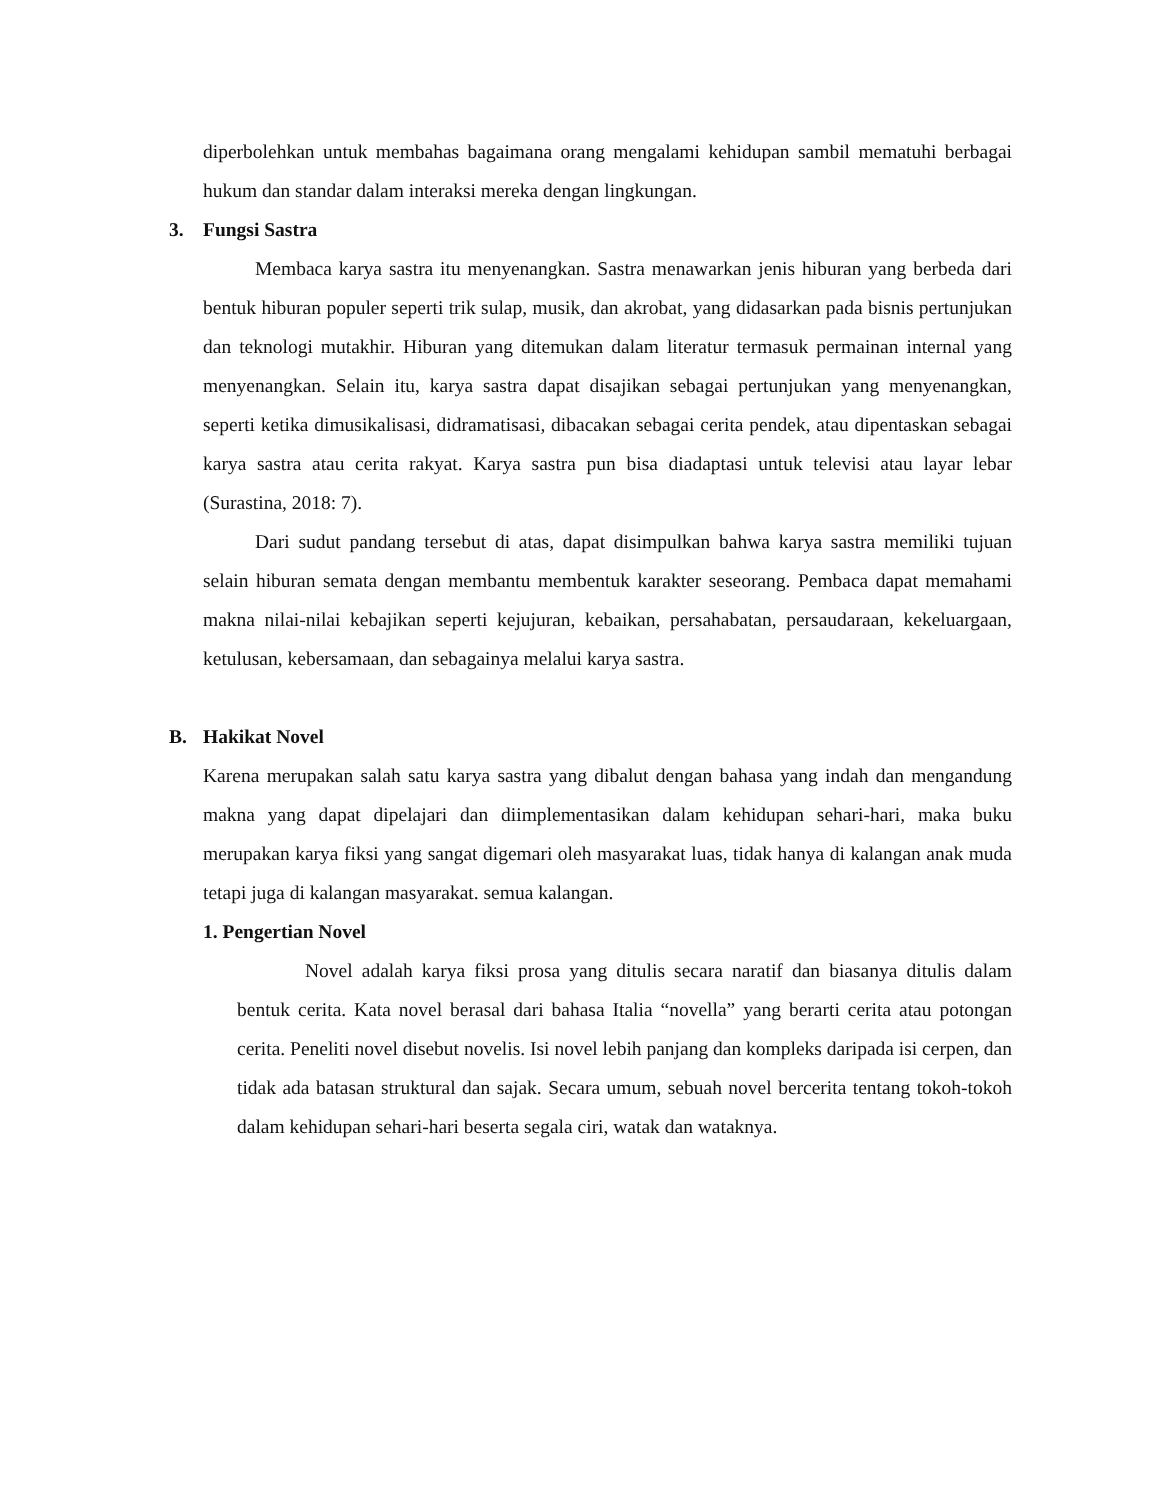diperbolehkan untuk membahas bagaimana orang mengalami kehidupan sambil mematuhi berbagai hukum dan standar dalam interaksi mereka dengan lingkungan.
3. Fungsi Sastra
Membaca karya sastra itu menyenangkan. Sastra menawarkan jenis hiburan yang berbeda dari bentuk hiburan populer seperti trik sulap, musik, dan akrobat, yang didasarkan pada bisnis pertunjukan dan teknologi mutakhir. Hiburan yang ditemukan dalam literatur termasuk permainan internal yang menyenangkan. Selain itu, karya sastra dapat disajikan sebagai pertunjukan yang menyenangkan, seperti ketika dimusikalisasi, didramatisasi, dibacakan sebagai cerita pendek, atau dipentaskan sebagai karya sastra atau cerita rakyat. Karya sastra pun bisa diadaptasi untuk televisi atau layar lebar (Surastina, 2018: 7).
Dari sudut pandang tersebut di atas, dapat disimpulkan bahwa karya sastra memiliki tujuan selain hiburan semata dengan membantu membentuk karakter seseorang. Pembaca dapat memahami makna nilai-nilai kebajikan seperti kejujuran, kebaikan, persahabatan, persaudaraan, kekeluargaan, ketulusan, kebersamaan, dan sebagainya melalui karya sastra.
B. Hakikat Novel
Karena merupakan salah satu karya sastra yang dibalut dengan bahasa yang indah dan mengandung makna yang dapat dipelajari dan diimplementasikan dalam kehidupan sehari-hari, maka buku merupakan karya fiksi yang sangat digemari oleh masyarakat luas, tidak hanya di kalangan anak muda tetapi juga di kalangan masyarakat. semua kalangan.
1. Pengertian Novel
Novel adalah karya fiksi prosa yang ditulis secara naratif dan biasanya ditulis dalam bentuk cerita. Kata novel berasal dari bahasa Italia “novella” yang berarti cerita atau potongan cerita. Peneliti novel disebut novelis. Isi novel lebih panjang dan kompleks daripada isi cerpen, dan tidak ada batasan struktural dan sajak. Secara umum, sebuah novel bercerita tentang tokoh-tokoh dalam kehidupan sehari-hari beserta segala ciri, watak dan wataknya.